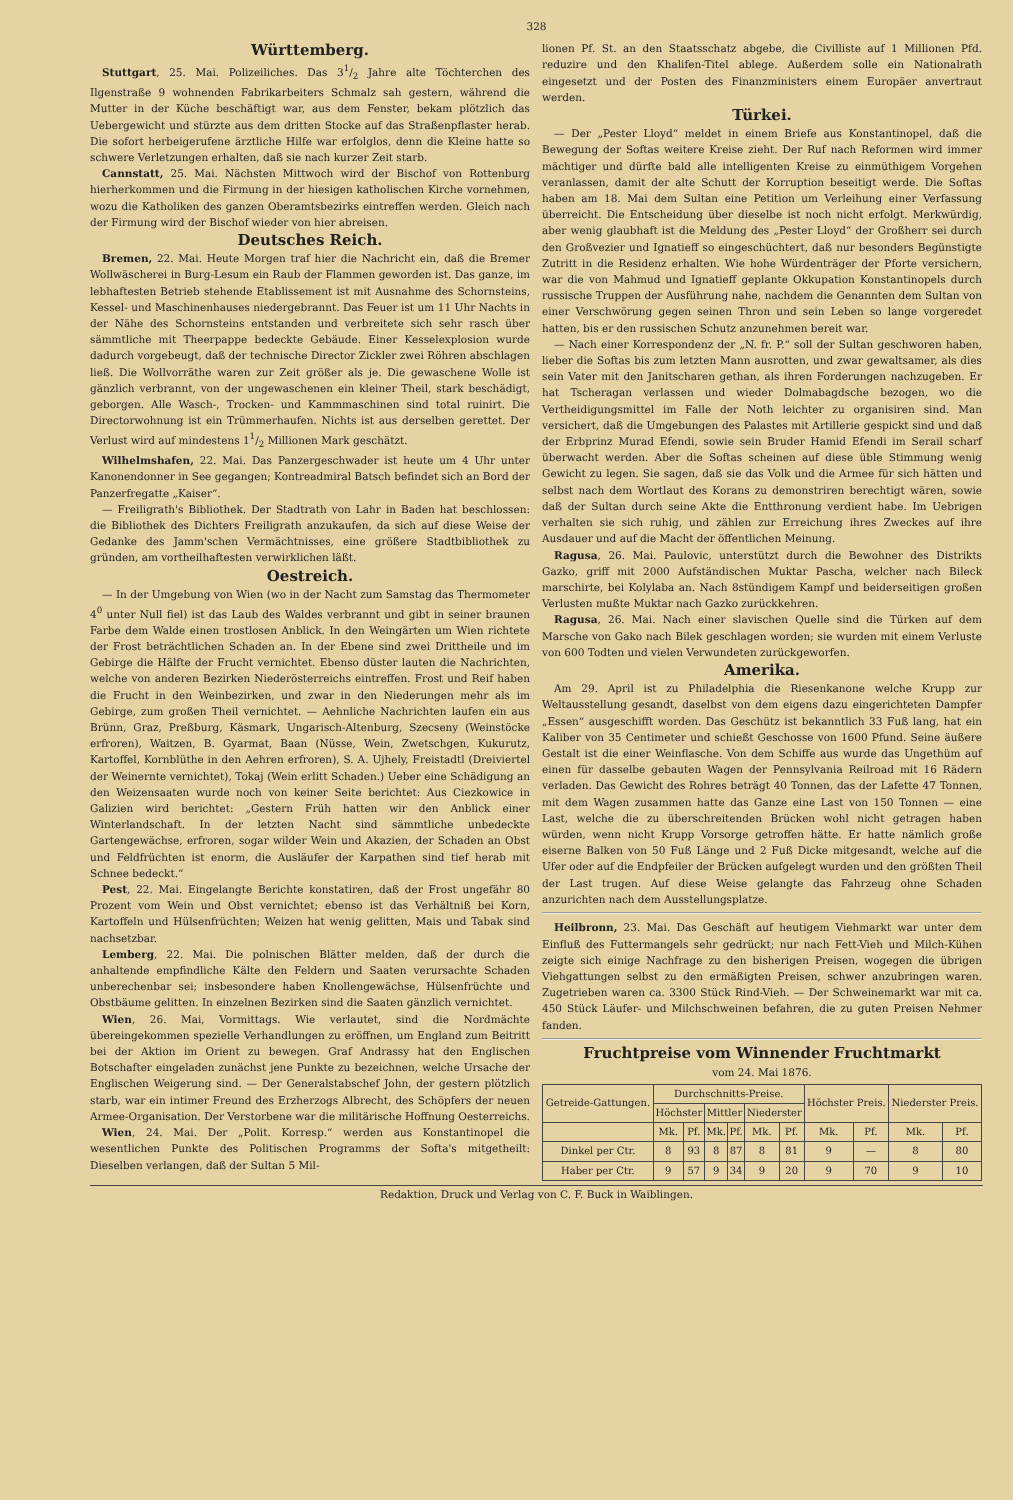328
Württemberg.
Stuttgart, 25. Mai. Polizeiliches. Das 31/2 Jahre alte Töchterchen des Ilgenstraße 9 wohnenden Fabrikarbeiters Schmalz sah gestern, während die Mutter in der Küche beschäftigt war, aus dem Fenster, bekam plötzlich das Uebergewicht und stürzte aus dem dritten Stocke auf das Straßenpflaster herab. Die sofort herbeigerufene ärztliche Hilfe war erfolglos, denn die Kleine hatte so schwere Verletzungen erhalten, daß sie nach kurzer Zeit starb.
Cannstatt, 25. Mai. Nächsten Mittwoch wird der Bischof von Rottenburg hierherkommen und die Firmung in der hiesigen katholischen Kirche vornehmen, wozu die Katholiken des ganzen Oberamtsbezirks eintreffen werden. Gleich nach der Firmung wird der Bischof wieder von hier abreisen.
Deutsches Reich.
Bremen, 22. Mai. Heute Morgen traf hier die Nachricht ein, daß die Bremer Wollwäscherei in Burg-Lesum ein Raub der Flammen geworden ist. Das ganze, im lebhaftesten Betrieb stehende Etablissement ist mit Ausnahme des Schornsteins, Kessel- und Maschinenhauses niedergebrannt. Das Feuer ist um 11 Uhr Nachts in der Nähe des Schornsteins entstanden und verbreitete sich sehr rasch über sämmtliche mit Theerpappe bedeckte Gebäude. Einer Kesselexplosion wurde dadurch vorgebeugt, daß der technische Director Zickler zwei Röhren abschlagen ließ. Die Wollvorräthe waren zur Zeit größer als je. Die gewaschene Wolle ist gänzlich verbrannt, von der ungewaschenen ein kleiner Theil, stark beschädigt, geborgen. Alle Wasch-, Trocken- und Kammmaschinen sind total ruinirt. Die Directorwohnung ist ein Trümmerhaufen. Nichts ist aus derselben gerettet. Der Verlust wird auf mindestens 11/2 Millionen Mark geschätzt.
Wilhelmshafen, 22. Mai. Das Panzergeschwader ist heute um 4 Uhr unter Kanonendonner in See gegangen; Kontreadmiral Batsch befindet sich an Bord der Panzerfregatte „Kaiser“.
— Freiligrath's Bibliothek. Der Stadtrath von Lahr in Baden hat beschlossen: die Bibliothek des Dichters Freiligrath anzukaufen, da sich auf diese Weise der Gedanke des Jamm'schen Vermächtnisses, eine größere Stadtbibliothek zu gründen, am vortheilhaftesten verwirklichen läßt.
Oestreich.
— In der Umgebung von Wien (wo in der Nacht zum Samstag das Thermometer 4<sup>0</sup> unter Null fiel) ist das Laub des Waldes verbrannt und gibt in seiner braunen Farbe dem Walde einen trostlosen Anblick. In den Weingärten um Wien richtete der Frost beträchtlichen Schaden an. In der Ebene sind zwei Drittheile und im Gebirge die Hälfte der Frucht vernichtet. Ebenso düster lauten die Nachrichten, welche von anderen Bezirken Niederösterreichs eintreffen. Frost und Reif haben die Frucht in den Weinbezirken, und zwar in den Niederungen mehr als im Gebirge, zum großen Theil vernichtet. — Aehnliche Nachrichten laufen ein aus Brünn, Graz, Preßburg, Käsmark, Ungarisch-Altenburg, Szecseny (Weinstöcke erfroren), Waitzen, B. Gyarmat, Baan (Nüsse, Wein, Zwetschgen, Kukurutz, Kartoffel, Kornblüthe in den Aehren erfroren), S. A. Ujhely, Freistadtl (Dreiviertel der Weinernte vernichtet), Tokaj (Wein erlitt Schaden.) Ueber eine Schädigung an den Weizensaaten wurde noch von keiner Seite berichtet: Aus Ciezkowice in Galizien wird berichtet: „Gestern Früh hatten wir den Anblick einer Winterlandschaft. In der letzten Nacht sind sämmtliche unbedeckte Gartengewächse, erfroren, sogar wilder Wein und Akazien, der Schaden an Obst und Feldfrüchten ist enorm, die Ausläufer der Karpathen sind tief herab mit Schnee bedeckt.“
Pest, 22. Mai. Eingelangte Berichte konstatiren, daß der Frost ungefähr 80 Prozent vom Wein und Obst vernichtet; ebenso ist das Verhältniß bei Korn, Kartoffeln und Hülsenfrüchten; Weizen hat wenig gelitten, Mais und Tabak sind nachsetzbar.
Lemberg, 22. Mai. Die polnischen Blätter melden, daß der durch die anhaltende empfindliche Kälte den Feldern und Saaten verursachte Schaden unberechenbar sei; insbesondere haben Knollengewächse, Hülsenfrüchte und Obstbäume gelitten. In einzelnen Bezirken sind die Saaten gänzlich vernichtet.
Wien, 26. Mai, Vormittags. Wie verlautet, sind die Nordmächte übereingekommen spezielle Verhandlungen zu eröffnen, um England zum Beitritt bei der Aktion im Orient zu bewegen. Graf Andrassy hat den Englischen Botschafter eingeladen zunächst jene Punkte zu bezeichnen, welche Ursache der Englischen Weigerung sind. — Der Generalstabschef John, der gestern plötzlich starb, war ein intimer Freund des Erzherzogs Albrecht, des Schöpfers der neuen Armee-Organisation. Der Verstorbene war die militärische Hoffnung Oesterreichs.
Wien, 24. Mai. Der „Polit. Korresp.“ werden aus Konstantinopel die wesentlichen Punkte des Politischen Programms der Softa's mitgetheilt: Dieselben verlangen, daß der Sultan 5 Mil-
lionen Pf. St. an den Staatsschatz abgebe, die Civilliste auf 1 Millionen Pfd. reduzire und den Khalifen-Titel ablege. Außerdem solle ein Nationalrath eingesetzt und der Posten des Finanzministers einem Europäer anvertraut werden.
Türkei.
— Der „Pester Lloyd“ meldet in einem Briefe aus Konstantinopel, daß die Bewegung der Softas weitere Kreise zieht. Der Ruf nach Reformen wird immer mächtiger und dürfte bald alle intelligenten Kreise zu einmüthigem Vorgehen veranlassen, damit der alte Schutt der Korruption beseitigt werde. Die Softas haben am 18. Mai dem Sultan eine Petition um Verleihung einer Verfassung überreicht. Die Entscheidung über dieselbe ist noch nicht erfolgt. Merkwürdig, aber wenig glaubhaft ist die Meldung des „Pester Lloyd“ der Großherr sei durch den Großvezier und Ignatieff so eingeschüchtert, daß nur besonders Begünstigte Zutritt in die Residenz erhalten. Wie hohe Würdenträger der Pforte versichern, war die von Mahmud und Ignatieff geplante Okkupation Konstantinopels durch russische Truppen der Ausführung nahe, nachdem die Genannten dem Sultan von einer Verschwörung gegen seinen Thron und sein Leben so lange vorgeredet hatten, bis er den russischen Schutz anzunehmen bereit war.
— Nach einer Korrespondenz der „N. fr. P.“ soll der Sultan geschworen haben, lieber die Softas bis zum letzten Mann ausrotten, und zwar gewaltsamer, als dies sein Vater mit den Janitscharen gethan, als ihren Forderungen nachzugeben. Er hat Tscheragan verlassen und wieder Dolmabagdsche bezogen, wo die Vertheidigungsmittel im Falle der Noth leichter zu organisiren sind. Man versichert, daß die Umgebungen des Palastes mit Artillerie gespickt sind und daß der Erbprinz Murad Efendi, sowie sein Bruder Hamid Efendi im Serail scharf überwacht werden. Aber die Softas scheinen auf diese üble Stimmung wenig Gewicht zu legen. Sie sagen, daß sie das Volk und die Armee für sich hätten und selbst nach dem Wortlaut des Korans zu demonstriren berechtigt wären, sowie daß der Sultan durch seine Akte die Entthronung verdient habe. Im Uebrigen verhalten sie sich ruhig, und zählen zur Erreichung ihres Zweckes auf ihre Ausdauer und auf die Macht der öffentlichen Meinung.
Ragusa, 26. Mai. Paulovic, unterstützt durch die Bewohner des Distrikts Gazko, griff mit 2000 Aufständischen Muktar Pascha, welcher nach Bileck marschirte, bei Kolylaba an. Nach 8stündigem Kampf und beiderseitigen großen Verlusten mußte Muktar nach Gazko zurückkehren.
Ragusa, 26. Mai. Nach einer slavischen Quelle sind die Türken auf dem Marsche von Gako nach Bilek geschlagen worden; sie wurden mit einem Verluste von 600 Todten und vielen Verwundeten zurückgeworfen.
Amerika.
Am 29. April ist zu Philadelphia die Riesenkanone welche Krupp zur Weltausstellung gesandt, daselbst von dem eigens dazu eingerichteten Dampfer „Essen“ ausgeschifft worden. Das Geschütz ist bekanntlich 33 Fuß lang, hat ein Kaliber von 35 Centimeter und schießt Geschosse von 1600 Pfund. Seine äußere Gestalt ist die einer Weinflasche. Von dem Schiffe aus wurde das Ungethüm auf einen für dasselbe gebauten Wagen der Pennsylvania Reilroad mit 16 Rädern verladen. Das Gewicht des Rohres beträgt 40 Tonnen, das der Lafette 47 Tonnen, mit dem Wagen zusammen hatte das Ganze eine Last von 150 Tonnen — eine Last, welche die zu überschreitenden Brücken wohl nicht getragen haben würden, wenn nicht Krupp Vorsorge getroffen hätte. Er hatte nämlich große eiserne Balken von 50 Fuß Länge und 2 Fuß Dicke mitgesandt, welche auf die Ufer oder auf die Endpfeiler der Brücken aufgelegt wurden und den größten Theil der Last trugen. Auf diese Weise gelangte das Fahrzeug ohne Schaden anzurichten nach dem Ausstellungsplatze.
Heilbronn, 23. Mai. Das Geschäft auf heutigem Viehmarkt war unter dem Einfluß des Futtermangels sehr gedrückt; nur nach Fett-Vieh und Milch-Kühen zeigte sich einige Nachfrage zu den bisherigen Preisen, wogegen die übrigen Viehgattungen selbst zu den ermäßigten Preisen, schwer anzubringen waren. Zugetrieben waren ca. 3300 Stück Rind-Vieh. — Der Schweinemarkt war mit ca. 450 Stück Läufer- und Milchschweinen befahren, die zu guten Preisen Nehmer fanden.
Fruchtpreise vom Winnender Fruchtmarkt
vom 24. Mai 1876.
| Getreide-Gattungen. | Durchschnitts-Preise. | | | | | | Höchster Preis. | | Niederster Preis. | |
| --- | --- | --- | --- | --- | --- | --- | --- | --- | --- | --- |
| | Höchster | | Mittler | | Niederster | | | | | |
| | Mk. | Pf. | Mk. | Pf. | Mk. | Pf. | Mk. | Pf. | Mk. | Pf. |
| Dinkel per Ctr. | 8 | 93 | 8 | 87 | 8 | 81 | 9 | — | 8 | 80 |
| Haber per Ctr. | 9 | 57 | 9 | 34 | 9 | 20 | 9 | 70 | 9 | 10 |
Redaktion, Druck und Verlag von C. F. Buck in Waiblingen.